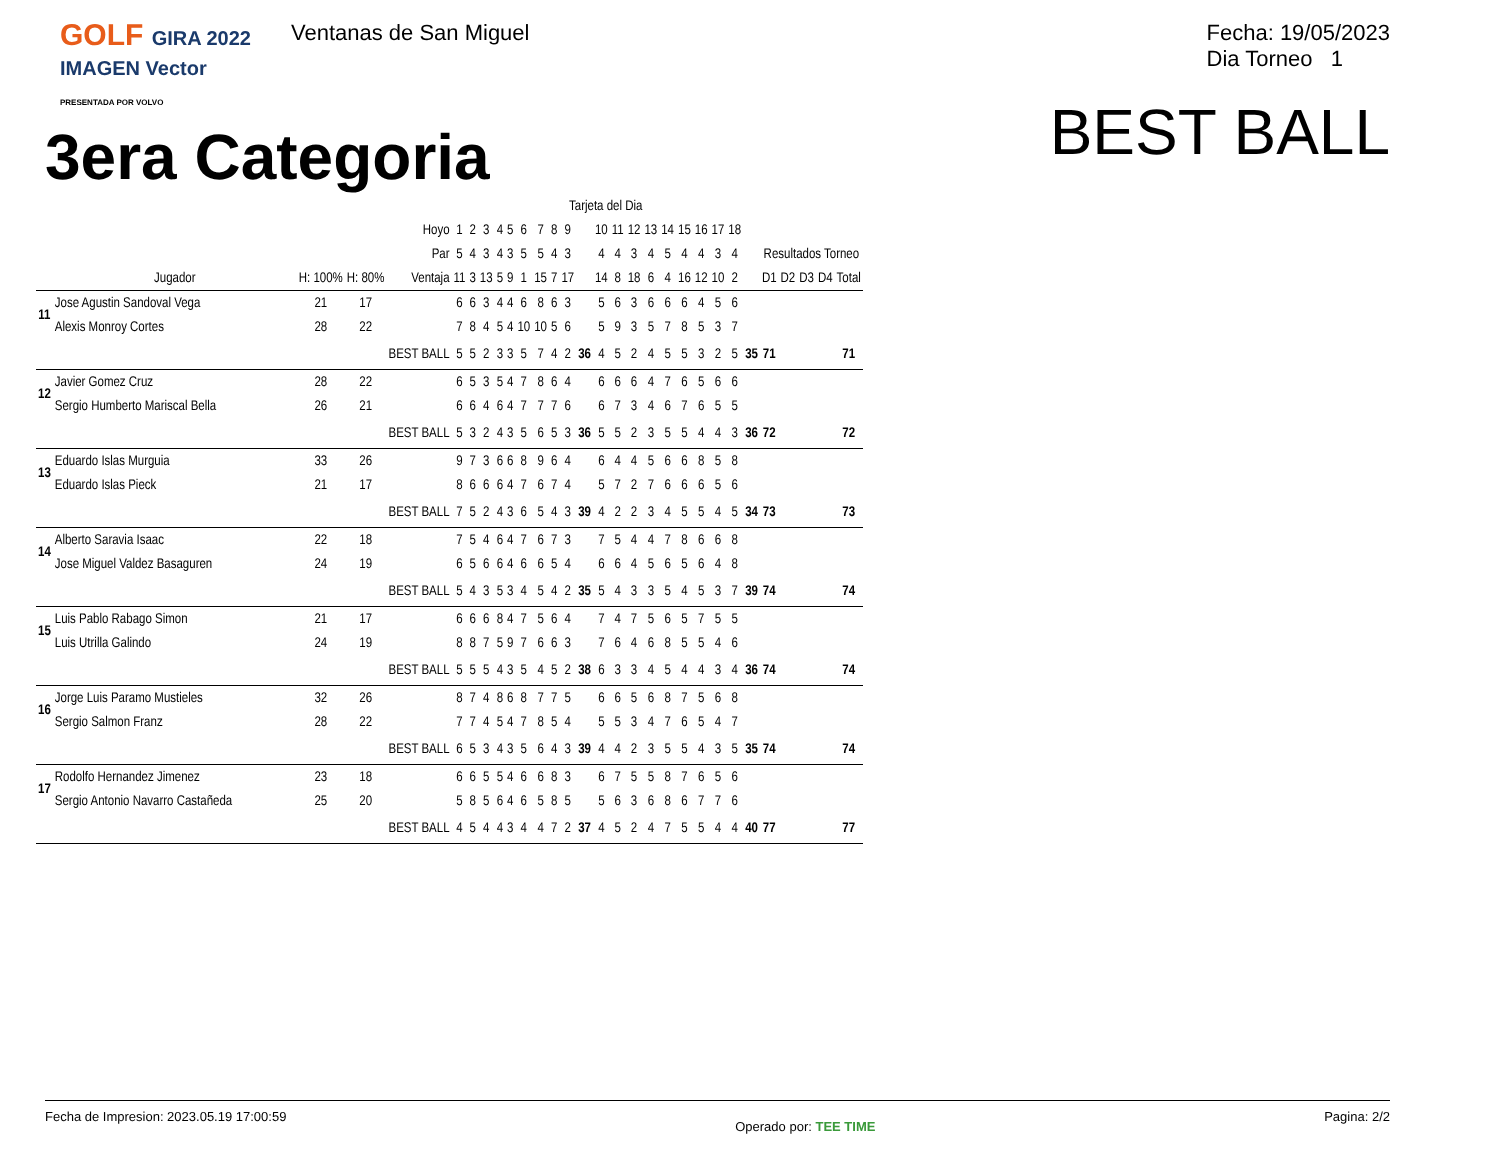GOLF GIRA 2022
IMAGEN Vector
PRESENTADA POR VOLVO
Ventanas de San Miguel
Fecha: 19/05/2023
Dia Torneo 1
3era Categoria
BEST BALL
| | | | | | Tarjeta del Dia | | | | | | | | | | | | | | | | | | | | | | | | |
| --- | --- | --- | --- | --- | --- | --- | --- | --- | --- | --- | --- | --- | --- | --- | --- | --- | --- | --- | --- | --- | --- | --- | --- | --- | --- | --- | --- | --- | --- |
| | | | | Hoyo | 1 | 2 | 3 | 4 | 5 | 6 | 7 | 8 | 9 | | 10 | 11 | 12 | 13 | 14 | 15 | 16 | 17 | 18 | | | | | | |
| | | | | Par | 5 | 4 | 3 | 4 | 3 | 5 | 5 | 4 | 3 | | 4 | 4 | 3 | 4 | 5 | 4 | 4 | 3 | 4 | | Resultados Torneo | | | | |
| | Jugador | H: 100% | H: 80% | Ventaja | 11 | 3 | 13 | 5 | 9 | 1 | 15 | 7 | 17 | | 14 | 8 | 18 | 6 | 4 | 16 | 12 | 10 | 2 | | D1 | D2 | D3 | D4 | Total |
| 11 | Jose Agustin Sandoval Vega | 21 | 17 | | 6 | 6 | 3 | 4 | 4 | 6 | 8 | 6 | 3 | | 5 | 6 | 3 | 6 | 6 | 6 | 4 | 5 | 6 | | | | | | |
| | Alexis Monroy Cortes | 28 | 22 | | 7 | 8 | 4 | 5 | 4 | 10 | 10 | 5 | 6 | | 5 | 9 | 3 | 5 | 7 | 8 | 5 | 3 | 7 | | | | | | |
| | | | | BEST BALL | 5 | 5 | 2 | 3 | 3 | 5 | 7 | 4 | 2 | 36 | 4 | 5 | 2 | 4 | 5 | 5 | 3 | 2 | 5 | 35 | 71 | | | | 71 |
| 12 | Javier Gomez Cruz | 28 | 22 | | 6 | 5 | 3 | 5 | 4 | 7 | 8 | 6 | 4 | | 6 | 6 | 6 | 4 | 7 | 6 | 5 | 6 | 6 | | | | | | |
| | Sergio Humberto Mariscal Bella | 26 | 21 | | 6 | 6 | 4 | 6 | 4 | 7 | 7 | 7 | 6 | | 6 | 7 | 3 | 4 | 6 | 7 | 6 | 5 | 5 | | | | | | |
| | | | | BEST BALL | 5 | 3 | 2 | 4 | 3 | 5 | 6 | 5 | 3 | 36 | 5 | 5 | 2 | 3 | 5 | 5 | 4 | 4 | 3 | 36 | 72 | | | | 72 |
| 13 | Eduardo Islas Murguia | 33 | 26 | | 9 | 7 | 3 | 6 | 6 | 8 | 9 | 6 | 4 | | 6 | 4 | 4 | 5 | 6 | 6 | 8 | 5 | 8 | | | | | | |
| | Eduardo Islas Pieck | 21 | 17 | | 8 | 6 | 6 | 6 | 4 | 7 | 6 | 7 | 4 | | 5 | 7 | 2 | 7 | 6 | 6 | 6 | 5 | 6 | | | | | | |
| | | | | BEST BALL | 7 | 5 | 2 | 4 | 3 | 6 | 5 | 4 | 3 | 39 | 4 | 2 | 2 | 3 | 4 | 5 | 5 | 4 | 5 | 34 | 73 | | | | 73 |
| 14 | Alberto Saravia Isaac | 22 | 18 | | 7 | 5 | 4 | 6 | 4 | 7 | 6 | 7 | 3 | | 7 | 5 | 4 | 4 | 7 | 8 | 6 | 6 | 8 | | | | | | |
| | Jose Miguel Valdez Basaguren | 24 | 19 | | 6 | 5 | 6 | 6 | 4 | 6 | 6 | 5 | 4 | | 6 | 6 | 4 | 5 | 6 | 5 | 6 | 4 | 8 | | | | | | |
| | | | | BEST BALL | 5 | 4 | 3 | 5 | 3 | 4 | 5 | 4 | 2 | 35 | 5 | 4 | 3 | 3 | 5 | 4 | 5 | 3 | 7 | 39 | 74 | | | | 74 |
| 15 | Luis Pablo Rabago Simon | 21 | 17 | | 6 | 6 | 6 | 8 | 4 | 7 | 5 | 6 | 4 | | 7 | 4 | 7 | 5 | 6 | 5 | 7 | 5 | 5 | | | | | | |
| | Luis Utrilla Galindo | 24 | 19 | | 8 | 8 | 7 | 5 | 9 | 7 | 6 | 6 | 3 | | 7 | 6 | 4 | 6 | 8 | 5 | 5 | 4 | 6 | | | | | | |
| | | | | BEST BALL | 5 | 5 | 5 | 4 | 3 | 5 | 4 | 5 | 2 | 38 | 6 | 3 | 3 | 4 | 5 | 4 | 4 | 3 | 4 | 36 | 74 | | | | 74 |
| 16 | Jorge Luis Paramo Mustieles | 32 | 26 | | 8 | 7 | 4 | 8 | 6 | 8 | 7 | 7 | 5 | | 6 | 6 | 5 | 6 | 8 | 7 | 5 | 6 | 8 | | | | | | |
| | Sergio Salmon Franz | 28 | 22 | | 7 | 7 | 4 | 5 | 4 | 7 | 8 | 5 | 4 | | 5 | 5 | 3 | 4 | 7 | 6 | 5 | 4 | 7 | | | | | | |
| | | | | BEST BALL | 6 | 5 | 3 | 4 | 3 | 5 | 6 | 4 | 3 | 39 | 4 | 4 | 2 | 3 | 5 | 5 | 4 | 3 | 5 | 35 | 74 | | | | 74 |
| 17 | Rodolfo Hernandez Jimenez | 23 | 18 | | 6 | 6 | 5 | 5 | 4 | 6 | 6 | 8 | 3 | | 6 | 7 | 5 | 5 | 8 | 7 | 6 | 5 | 6 | | | | | | |
| | Sergio Antonio Navarro Castañeda | 25 | 20 | | 5 | 8 | 5 | 6 | 4 | 6 | 5 | 8 | 5 | | 5 | 6 | 3 | 6 | 8 | 6 | 7 | 7 | 6 | | | | | | |
| | | | | BEST BALL | 4 | 5 | 4 | 4 | 3 | 4 | 4 | 7 | 2 | 37 | 4 | 5 | 2 | 4 | 7 | 5 | 5 | 4 | 4 | 40 | 77 | | | | 77 |
Fecha de Impresion: 2023.05.19 17:00:59 Operado por: TEE TIME Pagina: 2/2